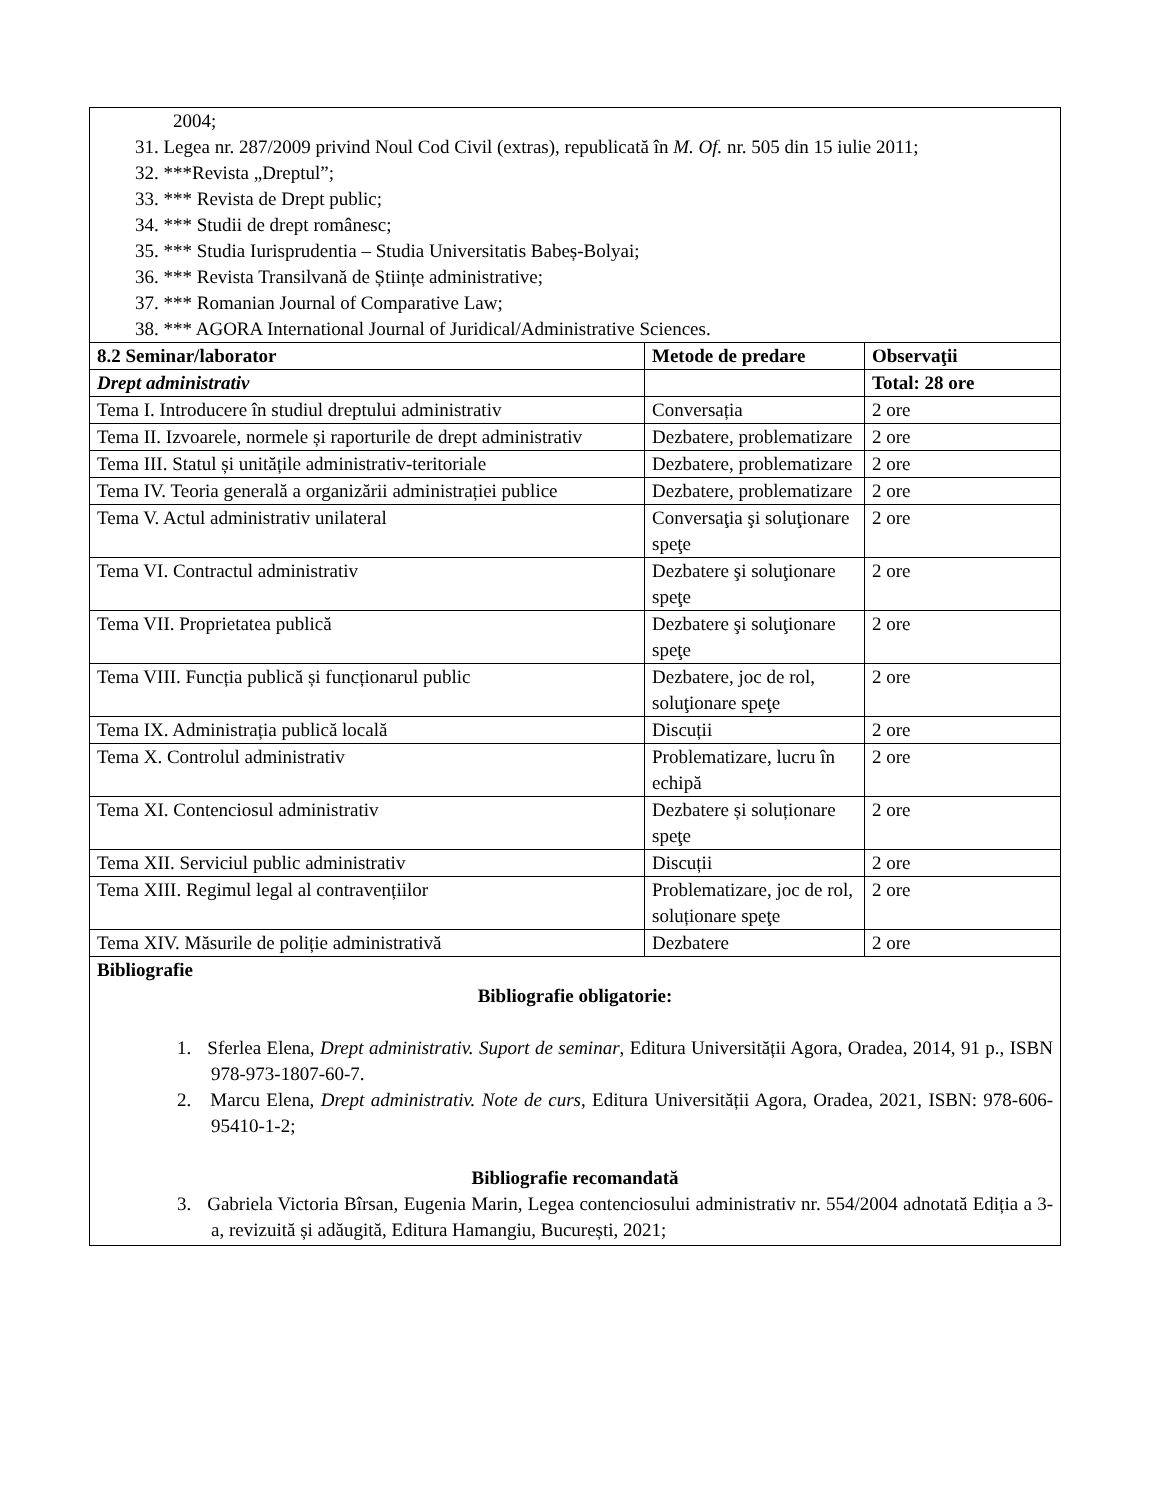| 2004; 31. Legea nr. 287/2009 privind Noul Cod Civil (extras), republicată în M. Of. nr. 505 din 15 iulie 2011; 32. ***Revista „Dreptul”; 33. *** Revista de Drept public; 34. *** Studii de drept românesc; 35. *** Studia Iurisprudentia – Studia Universitatis Babeș-Bolyai; 36. *** Revista Transilvană de Științe administrative; 37. *** Romanian Journal of Comparative Law; 38. *** AGORA International Journal of Juridical/Administrative Sciences. | | |
| 8.2 Seminar/laborator | Metode de predare | Observaţii |
| Drept administrativ | | Total: 28 ore |
| Tema I. Introducere în studiul dreptului administrativ | Conversația | 2 ore |
| Tema II. Izvoarele, normele și raporturile de drept administrativ | Dezbatere, problematizare | 2 ore |
| Tema III. Statul și unitățile administrativ-teritoriale | Dezbatere, problematizare | 2 ore |
| Tema IV. Teoria generală a organizării administrației publice | Dezbatere, problematizare | 2 ore |
| Tema V. Actul administrativ unilateral | Conversaţia şi soluţionare speţe | 2 ore |
| Tema VI. Contractul administrativ | Dezbatere şi soluţionare speţe | 2 ore |
| Tema VII. Proprietatea publică | Dezbatere şi soluţionare speţe | 2 ore |
| Tema VIII. Funcția publică și funcționarul public | Dezbatere, joc de rol, soluţionare speţe | 2 ore |
| Tema IX. Administrația publică locală | Discuții | 2 ore |
| Tema X. Controlul administrativ | Problematizare, lucru în echipă | 2 ore |
| Tema XI. Contenciosul administrativ | Dezbatere și soluționare speţe | 2 ore |
| Tema XII. Serviciul public administrativ | Discuții | 2 ore |
| Tema XIII. Regimul legal al contravențiilor | Problematizare, joc de rol, soluționare speţe | 2 ore |
| Tema XIV. Măsurile de poliție administrativă | Dezbatere | 2 ore |
| Bibliografie Bibliografie obligatorie: 1. Sferlea Elena, Drept administrativ. Suport de seminar , Editura Universității Agora, Oradea, 2014, 91 p., ISBN 978-973-1807-60-7. 2. Marcu Elena, Drept administrativ. Note de curs , Editura Universității Agora, Oradea, 2021, ISBN: 978-606- 95410-1-2; Bibliografie recomandată 3. Gabriela Victoria Bîrsan, Eugenia Marin, Legea contenciosului administrativ nr. 554/2004 adnotată Ediția a 3-a, revizuită și adăugită, Editura Hamangiu, București, 2021; | | |